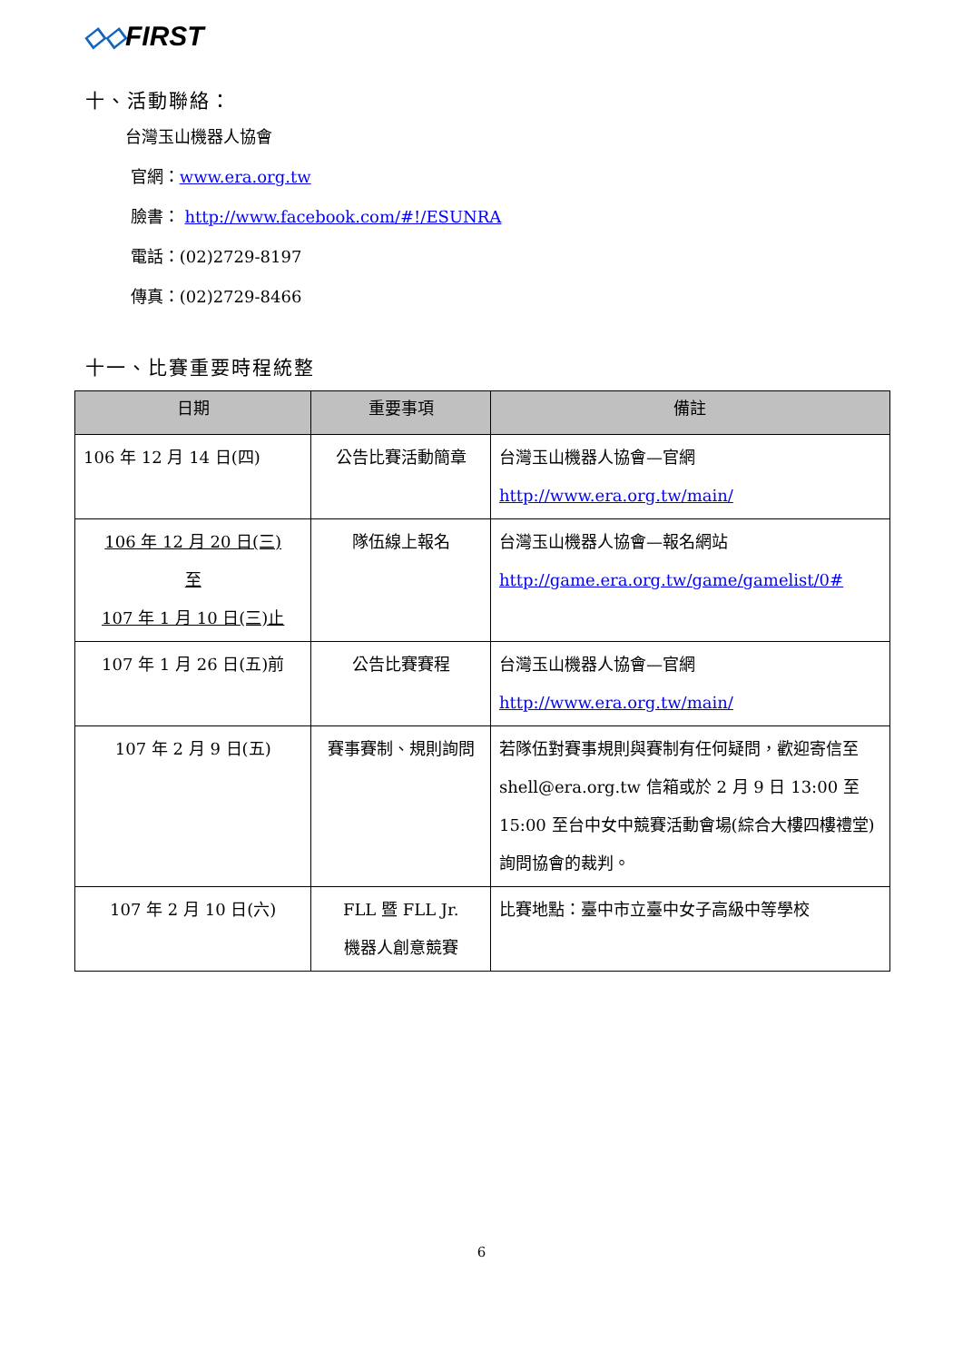◇◇FIRST
十、活動聯絡：
台灣玉山機器人協會
官網：www.era.org.tw
臉書： http://www.facebook.com/#!/ESUNRA
電話：(02)2729-8197
傳真：(02)2729-8466
十一、比賽重要時程統整
| 日期 | 重要事項 | 備註 |
| --- | --- | --- |
| 106 年 12 月 14 日(四) | 公告比賽活動簡章 | 台灣玉山機器人協會—官網 http://www.era.org.tw/main/ |
| 106 年 12 月 20 日(三) 至 107 年 1 月 10 日(三)止 | 隊伍線上報名 | 台灣玉山機器人協會—報名網站 http://game.era.org.tw/game/gamelist/0# |
| 107 年 1 月 26 日(五)前 | 公告比賽賽程 | 台灣玉山機器人協會—官網 http://www.era.org.tw/main/ |
| 107 年 2 月 9 日(五) | 賽事賽制、規則詢問 | 若隊伍對賽事規則與賽制有任何疑問，歡迎寄信至 shell@era.org.tw 信箱或於 2 月 9 日 13:00 至 15:00 至台中女中競賽活動會場(綜合大樓四樓禮堂)詢問協會的裁判。 |
| 107 年 2 月 10 日(六) | FLL 暨 FLL Jr. 機器人創意競賽 | 比賽地點：臺中市立臺中女子高級中等學校 |
6